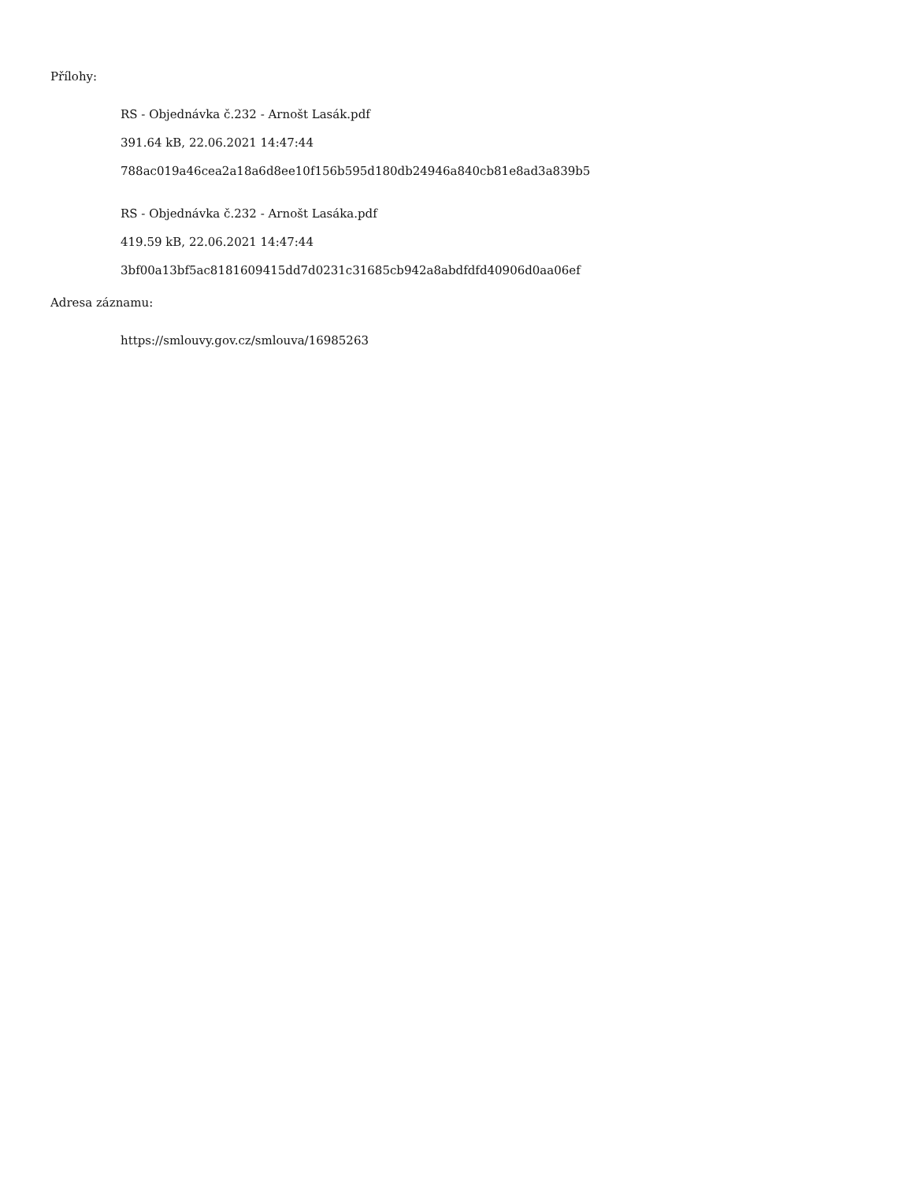Přílohy:
RS - Objednávka č.232 - Arnošt Lasák.pdf
391.64 kB, 22.06.2021 14:47:44
788ac019a46cea2a18a6d8ee10f156b595d180db24946a840cb81e8ad3a839b5
RS - Objednávka č.232 - Arnošt Lasáka.pdf
419.59 kB, 22.06.2021 14:47:44
3bf00a13bf5ac8181609415dd7d0231c31685cb942a8abdfdfd40906d0aa06ef
Adresa záznamu:
https://smlouvy.gov.cz/smlouva/16985263